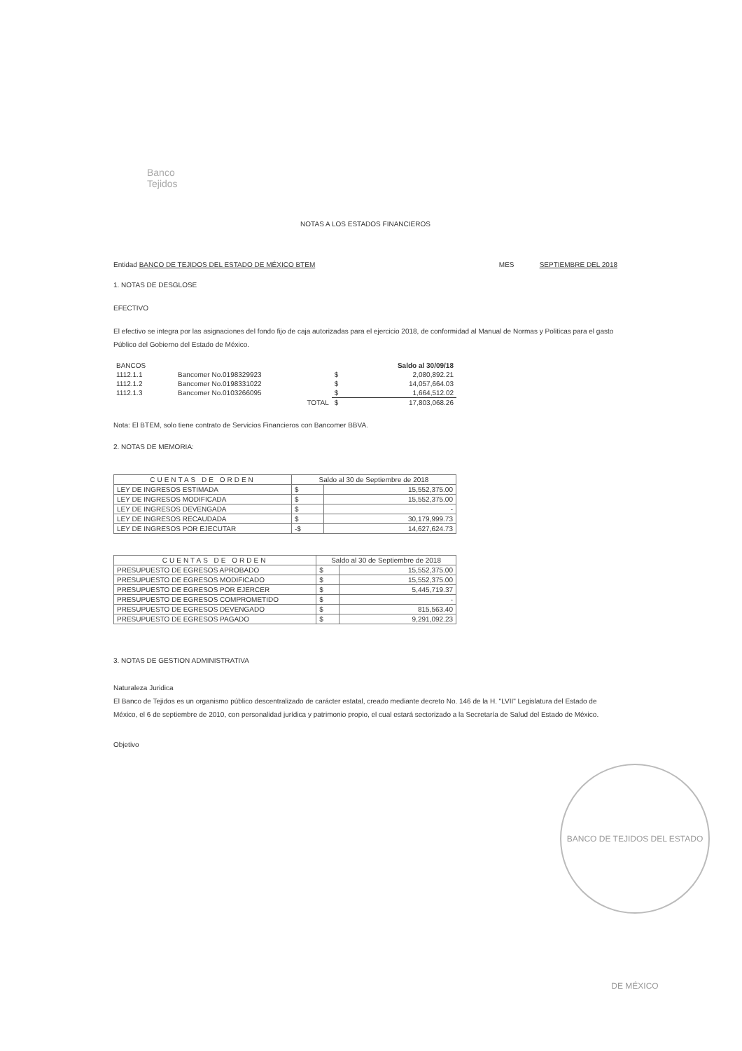Banco
Tejidos
NOTAS A LOS ESTADOS FINANCIEROS
Entidad BANCO DE TEJIDOS DEL ESTADO DE MÉXICO BTEM MES SEPTIEMBRE DEL 2018
1. NOTAS DE DESGLOSE
EFECTIVO
El efectivo se integra por las asignaciones del fondo fijo de caja autorizadas para el ejercicio 2018, de conformidad al Manual de Normas y Politicas para el gasto Público del Gobierno del Estado de México.
| BANCOS | | | Saldo al 30/09/18 |
| 1112.1.1 | Bancomer No.0198329923 | $ | 2,080,892.21 |
| 1112.1.2 | Bancomer No.0198331022 | $ | 14,057,664.03 |
| 1112.1.3 | Bancomer No.0103266095 | $ | 1,664,512.02 |
| | TOTAL | $ | 17,803,068.26 |
Nota: El BTEM, solo tiene contrato de Servicios Financieros con Bancomer BBVA.
2. NOTAS DE MEMORIA:
| CUENTAS DE ORDEN | Saldo al 30 de Septiembre de 2018 | |
| --- | --- | --- |
| LEY DE INGRESOS ESTIMADA | $ | 15,552,375.00 |
| LEY DE INGRESOS MODIFICADA | $ | 15,552,375.00 |
| LEY DE INGRESOS DEVENGADA | $ | - |
| LEY DE INGRESOS RECAUDADA | $ | 30,179,999.73 |
| LEY DE INGRESOS POR EJECUTAR | -$ | 14,627,624.73 |
| CUENTAS DE ORDEN | Saldo al 30 de Septiembre de 2018 | |
| --- | --- | --- |
| PRESUPUESTO DE EGRESOS APROBADO | $ | 15,552,375.00 |
| PRESUPUESTO DE EGRESOS MODIFICADO | $ | 15,552,375.00 |
| PRESUPUESTO DE EGRESOS POR EJERCER | $ | 5,445,719.37 |
| PRESUPUESTO DE EGRESOS COMPROMETIDO | $ | - |
| PRESUPUESTO DE EGRESOS DEVENGADO | $ | 815,563.40 |
| PRESUPUESTO DE EGRESOS PAGADO | $ | 9,291,092.23 |
3. NOTAS DE GESTION ADMINISTRATIVA
Naturaleza Juridica
El Banco de Tejidos es un organismo público descentralizado de carácter estatal, creado mediante decreto No. 146 de la H. "LVII" Legislatura del Estado de México, el 6 de septiembre de 2010, con personalidad jurídica y patrimonio propio, el cual estará sectorizado a la Secretaría de Salud del Estado de México.
Objetivo
BANCO DE TEJIDOS DEL ESTADO DE MÉXICO